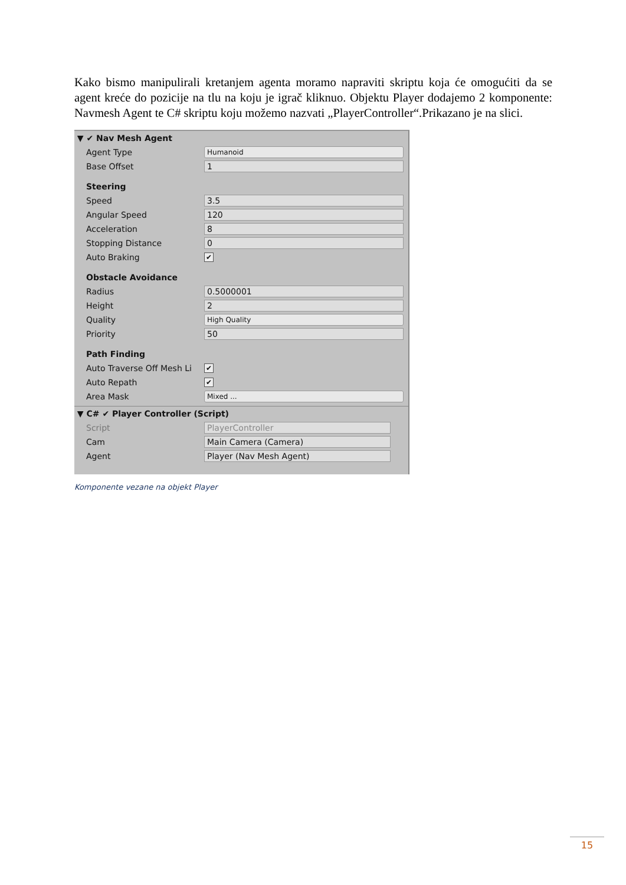Kako bismo manipulirali kretanjem agenta moramo napraviti skriptu koja će omogućiti da se agent kreće do pozicije na tlu na koju je igrač kliknuo. Objektu Player dodajemo 2 komponente: Navmesh Agent te C# skriptu koju možemo nazvati „PlayerController“.Prikazano je na slici.
▼ ✔ Nav Mesh Agent
Agent Type Humanoid
Base Offset 1
Steering
Speed 3.5
Angular Speed 120
Acceleration 8
Stopping Distance 0
Auto Braking ✔
Obstacle Avoidance
Radius 0.5000001
Height 2
Quality High Quality
Priority 50
Path Finding
Auto Traverse Off Mesh Li ✔
Auto Repath ✔
Area Mask Mixed ...
▼ C# ✔ Player Controller (Script)
Script PlayerController
Cam Main Camera (Camera)
Agent Player (Nav Mesh Agent)
Komponente vezane na objekt Player
15